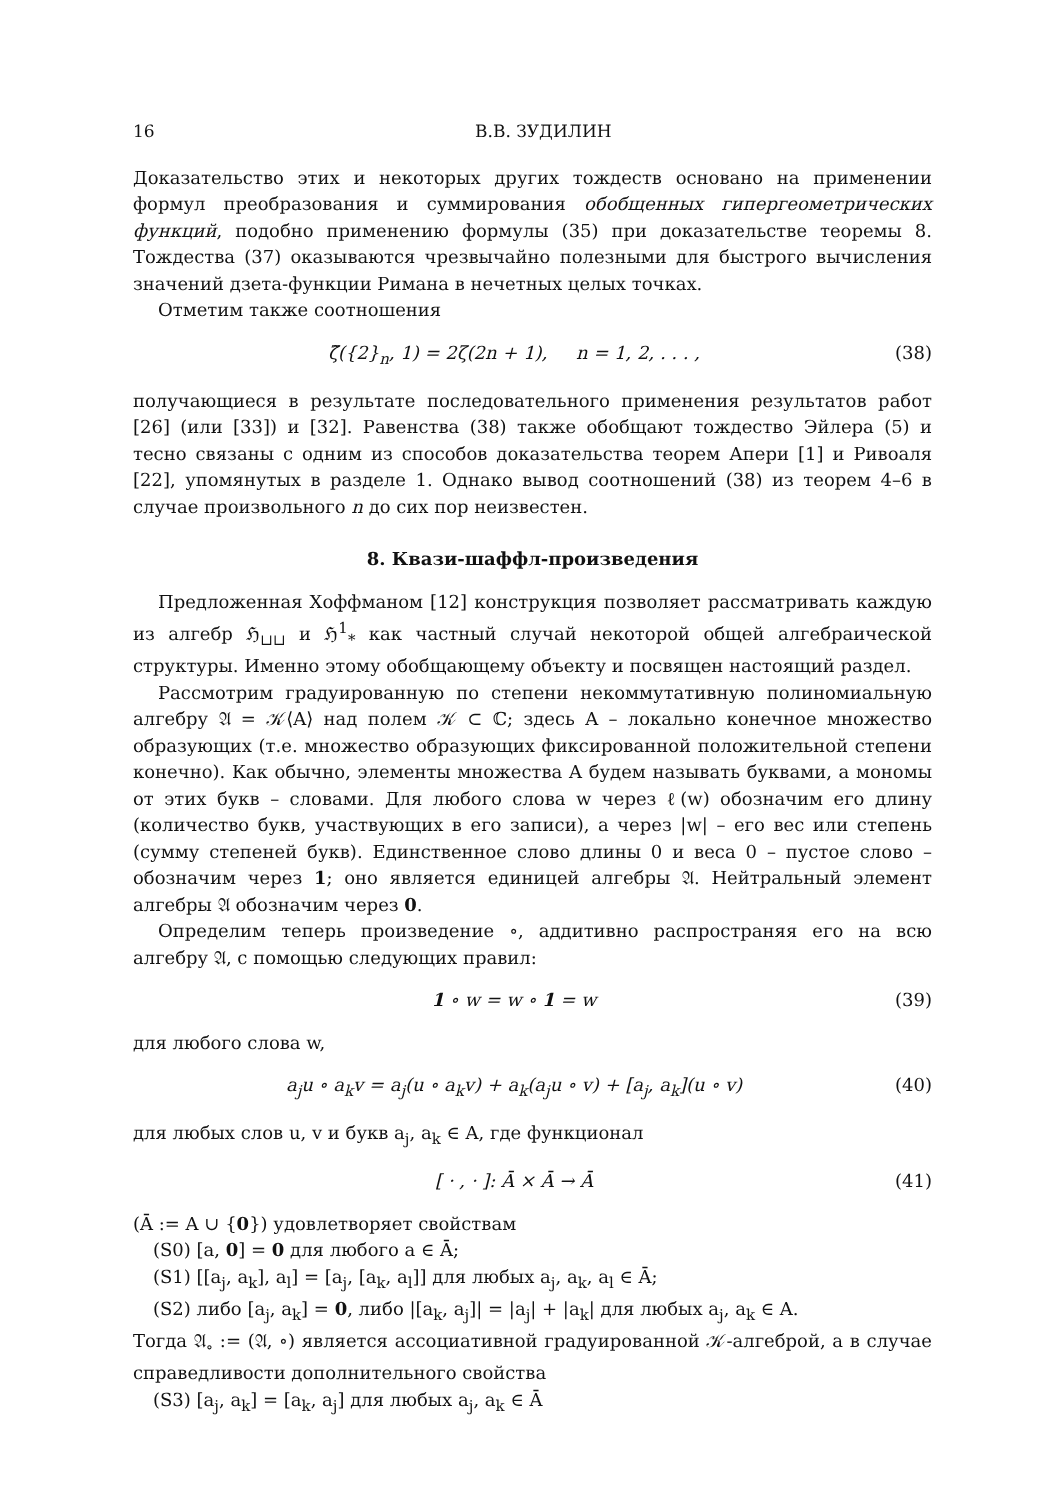16 В.В. ЗУДИЛИН
Доказательство этих и некоторых других тождеств основано на применении формул преобразования и суммирования обобщенных гипергеометрических функций, подобно применению формулы (35) при доказательстве теоремы 8. Тождества (37) оказываются чрезвычайно полезными для быстрого вычисления значений дзета-функции Римана в нечетных целых точках.
Отметим также соотношения
ζ̃({2}<sub>n</sub>, 1) = 2ζ(2n + 1), n = 1, 2, . . . , (38)
получающиеся в результате последовательного применения результатов работ [26] (или [33]) и [32]. Равенства (38) также обобщают тождество Эйлера (5) и тесно связаны с одним из способов доказательства теорем Апери [1] и Ривоаля [22], упомянутых в разделе 1. Однако вывод соотношений (38) из теорем 4–6 в случае произвольного n до сих пор неизвестен.
8. Квази-шаффл-произведения
Предложенная Хоффманом [12] конструкция позволяет рассматривать каждую из алгебр ℌ<sub>⊔⊔</sub> и ℌ<sup>1</sup><sub>*</sub> как частный случай некоторой общей алгебраической структуры. Именно этому обобщающему объекту и посвящен настоящий раздел.
Рассмотрим градуированную по степени некоммутативную полиномиальную алгебру 𝔄 = 𝒦⟨A⟩ над полем 𝒦 ⊂ ℂ; здесь A – локально конечное множество образующих (т.е. множество образующих фиксированной положительной степени конечно). Как обычно, элементы множества A будем называть буквами, а мономы от этих букв – словами. Для любого слова w через ℓ(w) обозначим его длину (количество букв, участвующих в его записи), а через |w| – его вес или степень (сумму степеней букв). Единственное слово длины 0 и веса 0 – пустое слово – обозначим через 1; оно является единицей алгебры 𝔄. Нейтральный элемент алгебры 𝔄 обозначим через 0.
Определим теперь произведение ∘, аддитивно распространяя его на всю алгебру 𝔄, с помощью следующих правил:
1 ∘ w = w ∘ 1 = w (39)
для любого слова w,
a<sub>j</sub>u ∘ a<sub>k</sub>v = a<sub>j</sub>(u ∘ a<sub>k</sub>v) + a<sub>k</sub>(a<sub>j</sub>u ∘ v) + [a<sub>j</sub>, a<sub>k</sub>](u ∘ v) (40)
для любых слов u, v и букв a<sub>j</sub>, a<sub>k</sub> ∈ A, где функционал
[ · , · ]: Ā × Ā → Ā (41)
(Ā := A ∪ {0}) удовлетворяет свойствам
(S0) [a, 0] = 0 для любого a ∈ Ā;
(S1) [[a<sub>j</sub>, a<sub>k</sub>], a<sub>l</sub>] = [a<sub>j</sub>, [a<sub>k</sub>, a<sub>l</sub>]] для любых a<sub>j</sub>, a<sub>k</sub>, a<sub>l</sub> ∈ Ā;
(S2) либо [a<sub>j</sub>, a<sub>k</sub>] = 0, либо |[a<sub>k</sub>, a<sub>j</sub>]| = |a<sub>j</sub>| + |a<sub>k</sub>| для любых a<sub>j</sub>, a<sub>k</sub> ∈ A.
Тогда 𝔄<sub>∘</sub> := (𝔄, ∘) является ассоциативной градуированной 𝒦-алгеброй, а в случае справедливости дополнительного свойства
(S3) [a<sub>j</sub>, a<sub>k</sub>] = [a<sub>k</sub>, a<sub>j</sub>] для любых a<sub>j</sub>, a<sub>k</sub> ∈ Ā